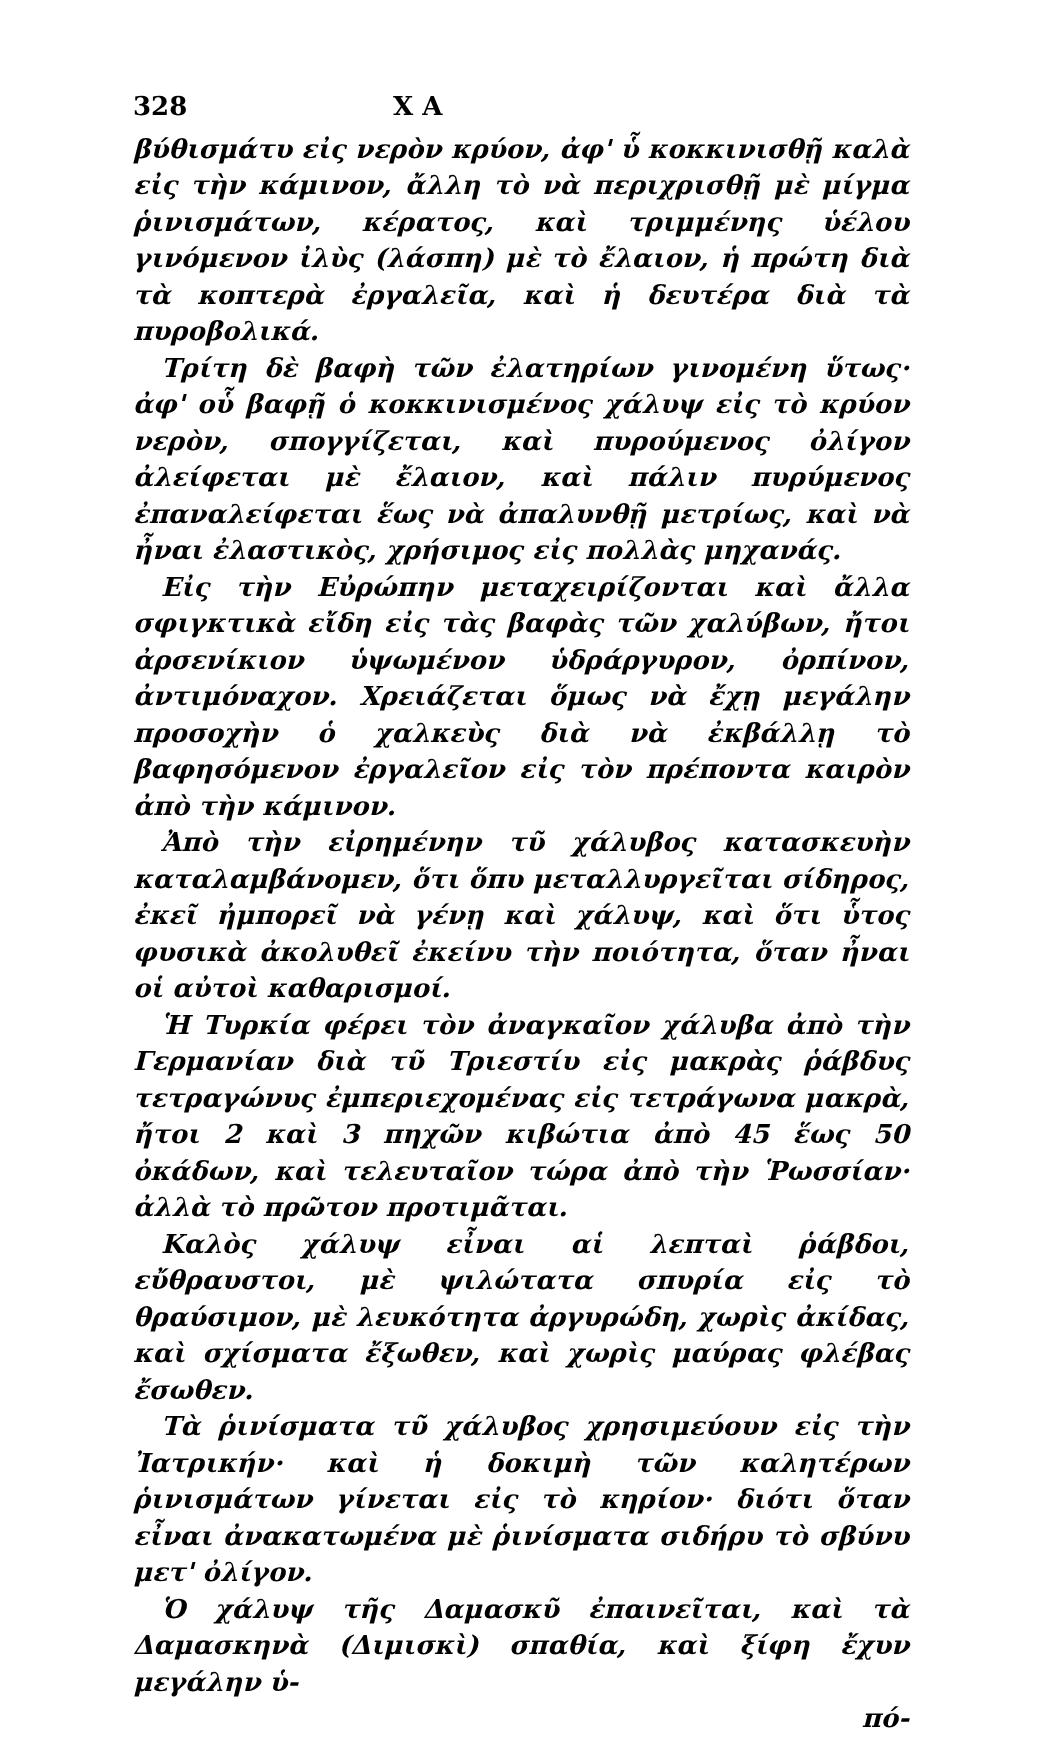328 Χ Α
βύθισμάτυ εἰς νερὸν κρύον, ἀφ' ὗ κοκκινισθῇ καλὰ εἰς τὴν κάμινον, ἄλλη τὸ νὰ περιχρισθῇ μὲ μίγμα ῥινισμάτων, κέρατος, καὶ τριμμένης ὑέλου γινόμενον ἰλὺς (λάσπη) μὲ τὸ ἔλαιον, ἡ πρώτη διὰ τὰ κοπτερὰ ἐργαλεῖα, καὶ ἡ δευτέρα διὰ τὰ πυροβολικά.
Τρίτη δὲ βαφὴ τῶν ἐλατηρίων γινομένη ὕτως· ἀφ' οὗ βαφῇ ὁ κοκκινισμένος χάλυψ εἰς τὸ κρύον νερὸν, σπογγίζεται, καὶ πυρούμενος ὀλίγον ἀλείφεται μὲ ἔλαιον, καὶ πάλιν πυρύμενος ἐπαναλείφεται ἕως νὰ ἀπαλυνθῇ μετρίως, καὶ νὰ ἦναι ἐλαστικὸς, χρήσιμος εἰς πολλὰς μηχανάς.
Εἰς τὴν Εὐρώπην μεταχειρίζονται καὶ ἄλλα σφιγκτικὰ εἴδη εἰς τὰς βαφὰς τῶν χαλύβων, ἤτοι ἀρσενίκιον ὑψωμένον ὑδράργυρον, ὀρπίνον, ἀντιμόναχον. Χρειάζεται ὅμως νὰ ἔχῃ μεγάλην προσοχὴν ὁ χαλκεὺς διὰ νὰ ἐκβάλλῃ τὸ βαφησόμενον ἐργαλεῖον εἰς τὸν πρέποντα καιρὸν ἀπὸ τὴν κάμινον.
Ἀπὸ τὴν εἰρημένην τῦ χάλυβος κατασκευὴν καταλαμβάνομεν, ὅτι ὅπυ μεταλλυργεῖται σίδηρος, ἐκεῖ ἠμπορεῖ νὰ γένῃ καὶ χάλυψ, καὶ ὅτι ὗτος φυσικὰ ἀκολυθεῖ ἐκείνυ τὴν ποιότητα, ὅταν ἦναι οἱ αὐτοὶ καθαρισμοί.
Ἡ Τυρκία φέρει τὸν ἀναγκαῖον χάλυβα ἀπὸ τὴν Γερμανίαν διὰ τῦ Τριεστίυ εἰς μακρὰς ῥάβδυς τετραγώνυς ἐμπεριεχομένας εἰς τετράγωνα μακρὰ, ἤτοι 2 καὶ 3 πηχῶν κιβώτια ἀπὸ 45 ἕως 50 ὀκάδων, καὶ τελευταῖον τώρα ἀπὸ τὴν Ῥωσσίαν· ἀλλὰ τὸ πρῶτον προτιμᾶται.
Καλὸς χάλυψ εἶναι αἱ λεπταὶ ῥάβδοι, εὔθραυστοι, μὲ ψιλώτατα σπυρία εἰς τὸ θραύσιμον, μὲ λευκότητα ἀργυρώδη, χωρὶς ἀκίδας, καὶ σχίσματα ἔξωθεν, καὶ χωρὶς μαύρας φλέβας ἔσωθεν.
Τὰ ῥινίσματα τῦ χάλυβος χρησιμεύουν εἰς τὴν Ἰατρικήν· καὶ ἡ δοκιμὴ τῶν καλητέρων ῥινισμάτων γίνεται εἰς τὸ κηρίον· διότι ὅταν εἶναι ἀνακατωμένα μὲ ῥινίσματα σιδήρυ τὸ σβύνυ μετ' ὀλίγον.
Ὁ χάλυψ τῆς Δαμασκῦ ἐπαινεῖται, καὶ τὰ Δαμασκηνὰ (Διμισκὶ) σπαθία, καὶ ξίφη ἔχυν μεγάλην ὑ-
πό-